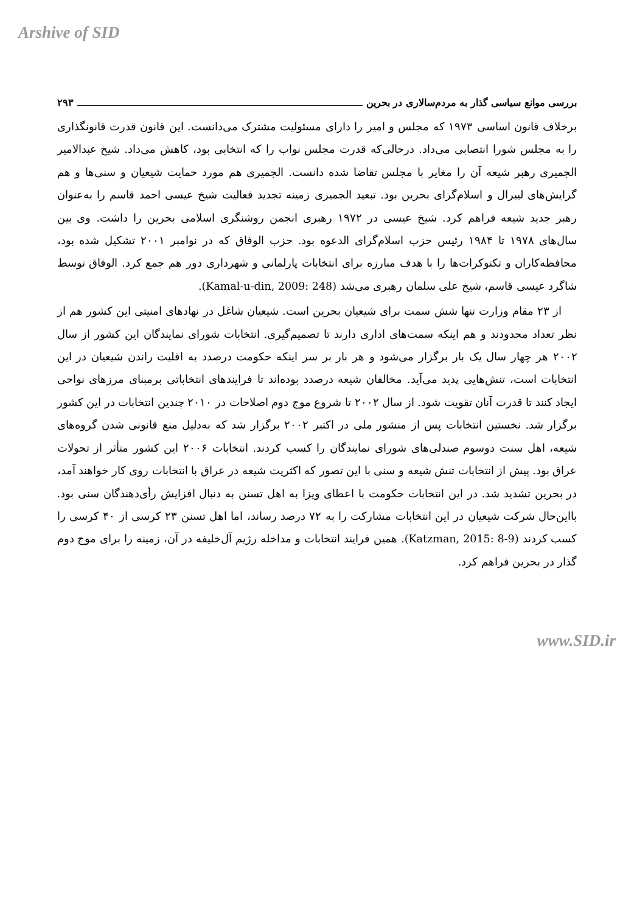Arshive of SID
بررسی موانع سیاسی گذار به مردم‌سالاری در بحرین ۲۹۳
برخلاف قانون اساسی ۱۹۷۳ که مجلس و امیر را دارای مسئولیت مشترک می‌دانست. این قانون قدرت قانونگذاری را به مجلس شورا انتصابی می‌داد. درحالی‌که قدرت مجلس نواب را که انتخابی بود، کاهش می‌داد. شیخ عبدالامیر الجمیری رهبر شیعه آن را مغایر با مجلس تقاضا شده دانست. الجمیری هم مورد حمایت شیعیان و سنی‌ها و هم گرایش‌های لیبرال و اسلام‌گرای بحرین بود. تبعید الجمیری زمینه تجدید فعالیت شیخ عیسی احمد قاسم را به‌عنوان رهبر جدید شیعه فراهم کرد. شیخ عیسی در ۱۹۷۲ رهبری انجمن روشنگری اسلامی بحرین را داشت. وی بین سال‌های ۱۹۷۸ تا ۱۹۸۴ رئیس حزب اسلام‌گرای الدعوه بود. حزب الوفاق که در نوامبر ۲۰۰۱ تشکیل شده بود، محافظه‌کاران و تکنوکرات‌ها را با هدف مبارزه برای انتخابات پارلمانی و شهرداری دور هم جمع کرد. الوفاق توسط شاگرد عیسی قاسم، شیخ علی سلمان رهبری می‌شد (Kamal-u-din, 2009: 248).
از ۲۳ مقام وزارت تنها شش سمت برای شیعیان بحرین است. شیعیان شاغل در نهادهای امنیتی این کشور هم از نظر تعداد محدودند و هم اینکه سمت‌های اداری دارند تا تصمیم‌گیری. انتخابات شورای نمایندگان این کشور از سال ۲۰۰۲ هر چهار سال یک بار برگزار می‌شود و هر بار بر سر اینکه حکومت درصدد به اقلیت راندن شیعیان در این انتخابات است، تنش‌هایی پدید می‌آید. مخالفان شیعه درصدد بوده‌اند تا فرایندهای انتخاباتی برمبنای مرزهای نواحی ایجاد کنند تا قدرت آنان تقویت شود. از سال ۲۰۰۲ تا شروع موج دوم اصلاحات در ۲۰۱۰ چندین انتخابات در این کشور برگزار شد. نخستین انتخابات پس از منشور ملی در اکتبر ۲۰۰۲ برگزار شد که به‌دلیل منع قانونی شدن گروه‌های شیعه، اهل سنت دوسوم صندلی‌های شورای نمایندگان را کسب کردند. انتخابات ۲۰۰۶ این کشور متأثر از تحولات عراق بود. پیش از انتخابات تنش شیعه و سنی با این تصور که اکثریت شیعه در عراق با انتخابات روی کار خواهند آمد، در بحرین تشدید شد. در این انتخابات حکومت با اعطای ویزا به اهل تسنن به دنبال افزایش رأی‌دهندگان سنی بود. بااین‌حال شرکت شیعیان در این انتخابات مشارکت را به ۷۲ درصد رساند، اما اهل تسنن ۲۳ کرسی از ۴۰ کرسی را کسب کردند (Katzman, 2015: 8-9). همین فرایند انتخابات و مداخله رژیم آل‌خلیفه در آن، زمینه را برای موج دوم گذار در بحرین فراهم کرد.
www.SID.ir